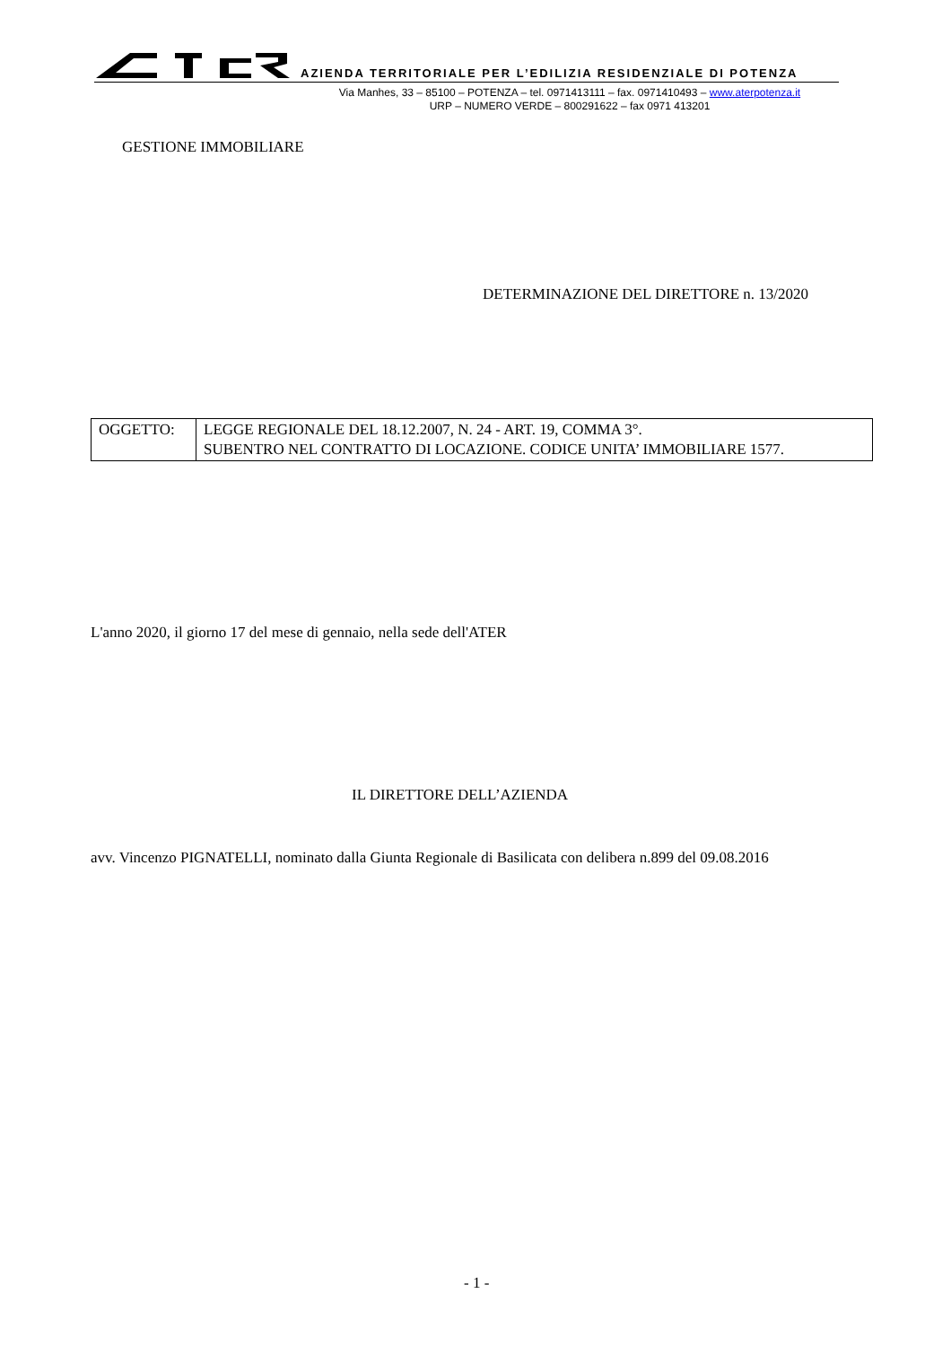AZIENDA TERRITORIALE PER L’EDILIZIA RESIDENZIALE DI POTENZA
Via Manhes, 33 – 85100 – POTENZA – tel. 0971413111 – fax. 0971410493 – www.aterpotenza.it
URP – NUMERO VERDE – 800291622 – fax 0971 413201
GESTIONE IMMOBILIARE
DETERMINAZIONE DEL DIRETTORE n. 13/2020
| OGGETTO: | LEGGE REGIONALE DEL 18.12.2007, N. 24 - ART. 19, COMMA 3°. SUBENTRO NEL CONTRATTO DI LOCAZIONE. CODICE UNITA’ IMMOBILIARE 1577. |
L'anno 2020, il giorno 17 del mese di gennaio, nella sede dell'ATER
IL DIRETTORE DELL’AZIENDA
avv. Vincenzo PIGNATELLI, nominato dalla Giunta Regionale di Basilicata con delibera n.899 del 09.08.2016
- 1 -